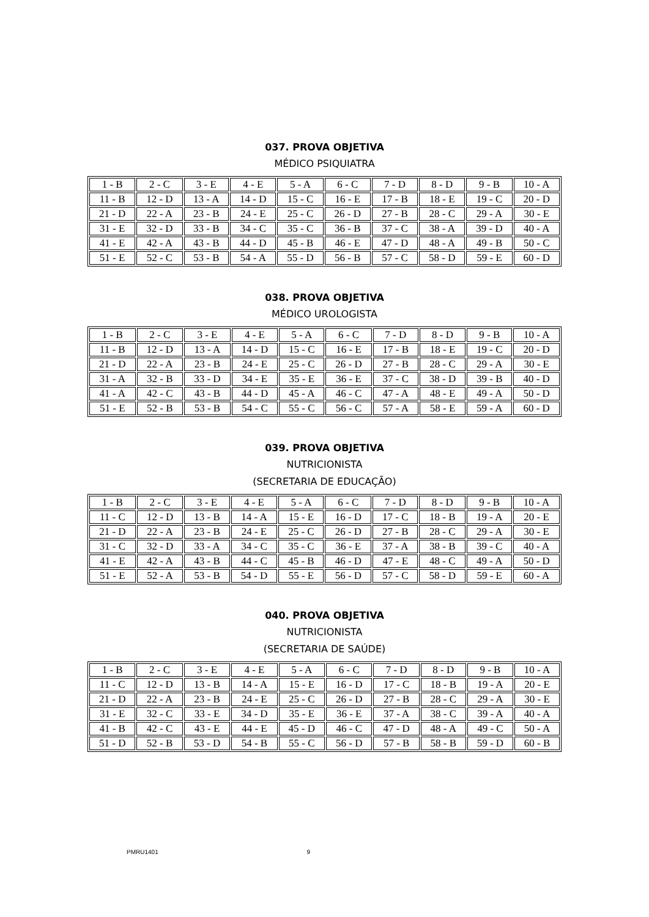037. PROVA OBJETIVA
MÉDICO PSIQUIATRA
| 1 - B | 2 - C | 3 - E | 4 - E | 5 - A | 6 - C | 7 - D | 8 - D | 9 - B | 10 - A |
| 11 - B | 12 - D | 13 - A | 14 - D | 15 - C | 16 - E | 17 - B | 18 - E | 19 - C | 20 - D |
| 21 - D | 22 - A | 23 - B | 24 - E | 25 - C | 26 - D | 27 - B | 28 - C | 29 - A | 30 - E |
| 31 - E | 32 - D | 33 - B | 34 - C | 35 - C | 36 - B | 37 - C | 38 - A | 39 - D | 40 - A |
| 41 - E | 42 - A | 43 - B | 44 - D | 45 - B | 46 - E | 47 - D | 48 - A | 49 - B | 50 - C |
| 51 - E | 52 - C | 53 - B | 54 - A | 55 - D | 56 - B | 57 - C | 58 - D | 59 - E | 60 - D |
038. PROVA OBJETIVA
MÉDICO UROLOGISTA
| 1 - B | 2 - C | 3 - E | 4 - E | 5 - A | 6 - C | 7 - D | 8 - D | 9 - B | 10 - A |
| 11 - B | 12 - D | 13 - A | 14 - D | 15 - C | 16 - E | 17 - B | 18 - E | 19 - C | 20 - D |
| 21 - D | 22 - A | 23 - B | 24 - E | 25 - C | 26 - D | 27 - B | 28 - C | 29 - A | 30 - E |
| 31 - A | 32 - B | 33 - D | 34 - E | 35 - E | 36 - E | 37 - C | 38 - D | 39 - B | 40 - D |
| 41 - A | 42 - C | 43 - B | 44 - D | 45 - A | 46 - C | 47 - A | 48 - E | 49 - A | 50 - D |
| 51 - E | 52 - B | 53 - B | 54 - C | 55 - C | 56 - C | 57 - A | 58 - E | 59 - A | 60 - D |
039. PROVA OBJETIVA
NUTRICIONISTA
(SECRETARIA DE EDUCAÇÃO)
| 1 - B | 2 - C | 3 - E | 4 - E | 5 - A | 6 - C | 7 - D | 8 - D | 9 - B | 10 - A |
| 11 - C | 12 - D | 13 - B | 14 - A | 15 - E | 16 - D | 17 - C | 18 - B | 19 - A | 20 - E |
| 21 - D | 22 - A | 23 - B | 24 - E | 25 - C | 26 - D | 27 - B | 28 - C | 29 - A | 30 - E |
| 31 - C | 32 - D | 33 - A | 34 - C | 35 - C | 36 - E | 37 - A | 38 - B | 39 - C | 40 - A |
| 41 - E | 42 - A | 43 - B | 44 - C | 45 - B | 46 - D | 47 - E | 48 - C | 49 - A | 50 - D |
| 51 - E | 52 - A | 53 - B | 54 - D | 55 - E | 56 - D | 57 - C | 58 - D | 59 - E | 60 - A |
040. PROVA OBJETIVA
NUTRICIONISTA
(SECRETARIA DE SAÚDE)
| 1 - B | 2 - C | 3 - E | 4 - E | 5 - A | 6 - C | 7 - D | 8 - D | 9 - B | 10 - A |
| 11 - C | 12 - D | 13 - B | 14 - A | 15 - E | 16 - D | 17 - C | 18 - B | 19 - A | 20 - E |
| 21 - D | 22 - A | 23 - B | 24 - E | 25 - C | 26 - D | 27 - B | 28 - C | 29 - A | 30 - E |
| 31 - E | 32 - C | 33 - E | 34 - D | 35 - E | 36 - E | 37 - A | 38 - C | 39 - A | 40 - A |
| 41 - B | 42 - C | 43 - E | 44 - E | 45 - D | 46 - C | 47 - D | 48 - A | 49 - C | 50 - A |
| 51 - D | 52 - B | 53 - D | 54 - B | 55 - C | 56 - D | 57 - B | 58 - B | 59 - D | 60 - B |
PMRU1401 9